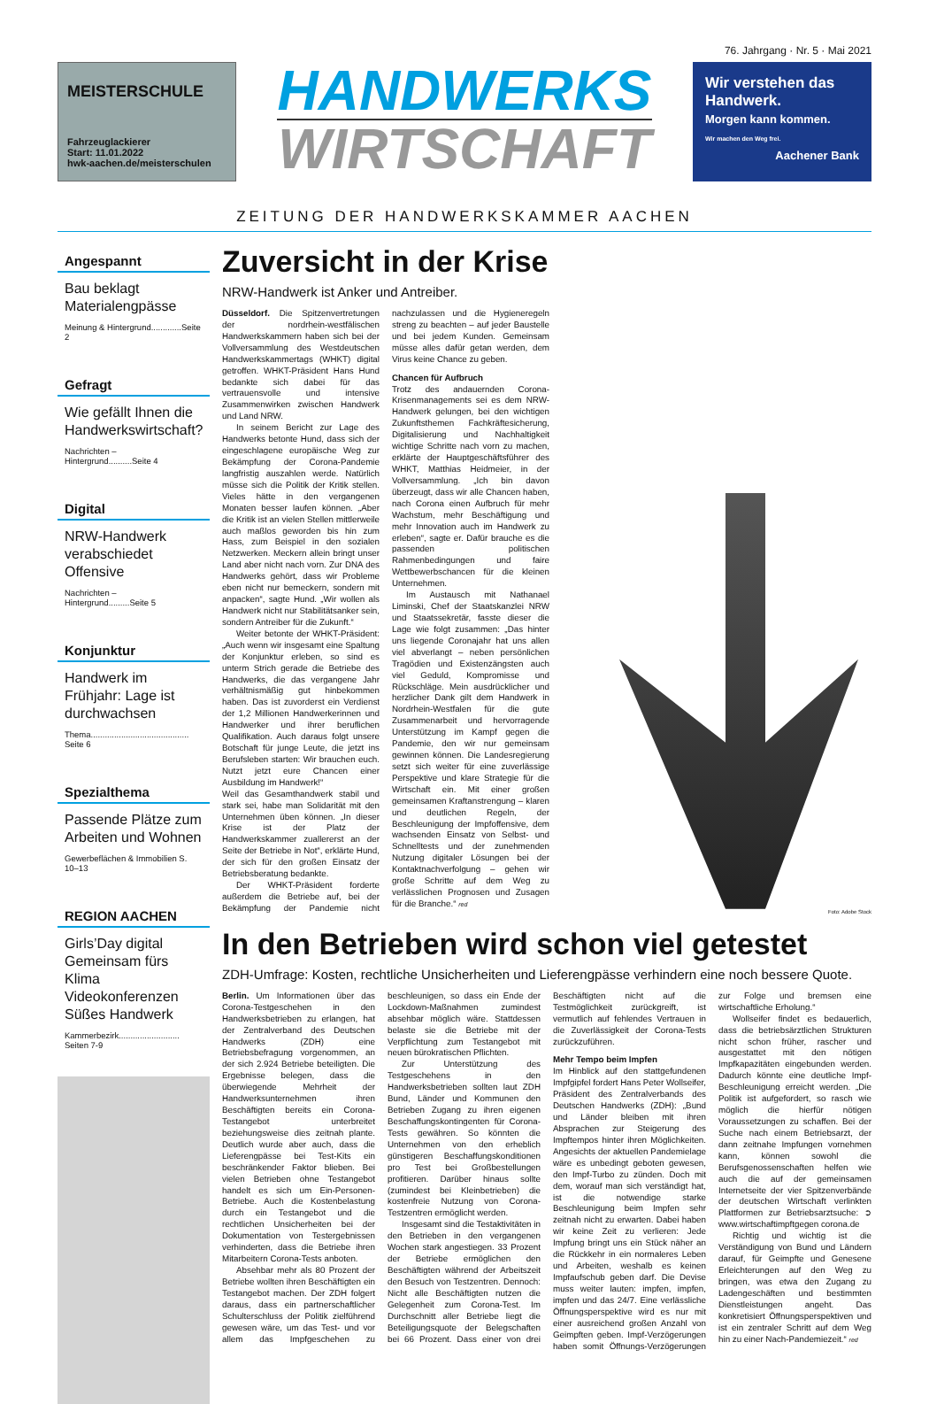76. Jahrgang · Nr. 5 · Mai 2021
MEISTERSCHULE
Fahrzeuglackierer
Start: 11.01.2022
hwk-aachen.de/meisterschulen
HANDWERKS
WIRTSCHAFT
Wir verstehen das Handwerk.
Morgen kann kommen.
Wir machen den Weg frei.
Aachener Bank
ZEITUNG DER HANDWERKSKAMMER AACHEN
Angespannt
Bau beklagt Materialengpässe
Meinung & Hintergrund.............Seite 2
Gefragt
Wie gefällt Ihnen die Handwerkswirtschaft?
Nachrichten – Hintergrund..........Seite 4
Digital
NRW-Handwerk verabschiedet Offensive
Nachrichten – Hintergrund.........Seite 5
Konjunktur
Handwerk im Frühjahr: Lage ist durchwachsen
Thema.......................................... Seite 6
Spezialthema
Passende Plätze zum Arbeiten und Wohnen
Gewerbeflächen & Immobilien S. 10–13
REGION AACHEN
Girls’Day digital
Gemeinsam fürs Klima
Videokonferenzen
Süßes Handwerk
Kammerbezirk.......................... Seiten 7-9
Zuversicht in der Krise
NRW-Handwerk ist Anker und Antreiber.
Düsseldorf. Die Spitzenvertretungen der nordrhein-westfälischen Handwerkskammern haben sich bei der Vollversammlung des Westdeutschen Handwerkskammertags (WHKT) digital getroffen. WHKT-Präsident Hans Hund bedankte sich dabei für das vertrauensvolle und intensive Zusammenwirken zwischen Handwerk und Land NRW.
In seinem Bericht zur Lage des Handwerks betonte Hund, dass sich der eingeschlagene europäische Weg zur Bekämpfung der Corona-Pandemie langfristig auszahlen werde. Natürlich müsse sich die Politik der Kritik stellen. Vieles hätte in den vergangenen Monaten besser laufen können. „Aber die Kritik ist an vielen Stellen mittlerweile auch maßlos geworden bis hin zum Hass, zum Beispiel in den sozialen Netzwerken. Meckern allein bringt unser Land aber nicht nach vorn. Zur DNA des Handwerks gehört, dass wir Probleme eben nicht nur bemeckern, sondern mit anpacken“, sagte Hund. „Wir wollen als Handwerk nicht nur Stabilitätsanker sein, sondern Antreiber für die Zukunft.“
Weiter betonte der WHKT-Präsident: „Auch wenn wir insgesamt eine Spaltung der Konjunktur erleben, so sind es unterm Strich gerade die Betriebe des Handwerks, die das vergangene Jahr verhältnismäßig gut hinbekommen haben. Das ist zuvorderst ein Verdienst der 1,2 Millionen Handwerkerinnen und Handwerker und ihrer beruflichen Qualifikation. Auch daraus folgt unsere Botschaft für junge Leute, die jetzt ins Berufsleben starten: Wir brauchen euch. Nutzt jetzt eure Chancen einer Ausbildung im Handwerk!“
Weil das Gesamthandwerk stabil und stark sei, habe man Solidarität mit den Unternehmen üben können. „In dieser Krise ist der Platz der Handwerkskammer zuallererst an der Seite der Betriebe in Not“, erklärte Hund, der sich für den großen Einsatz der Betriebsberatung bedankte.
Der WHKT-Präsident forderte außerdem die Betriebe auf, bei der Bekämpfung der Pandemie nicht nachzulassen und die Hygieneregeln streng zu beachten – auf jeder Baustelle und bei jedem Kunden. Gemeinsam müsse alles dafür getan werden, dem Virus keine Chance zu geben.
Chancen für Aufbruch
Trotz des andauernden Corona-Krisenmanagements sei es dem NRW-Handwerk gelungen, bei den wichtigen Zukunftsthemen Fachkräftesicherung, Digitalisierung und Nachhaltigkeit wichtige Schritte nach vorn zu machen, erklärte der Hauptgeschäftsführer des WHKT, Matthias Heidmeier, in der Vollversammlung. „Ich bin davon überzeugt, dass wir alle Chancen haben, nach Corona einen Aufbruch für mehr Wachstum, mehr Beschäftigung und mehr Innovation auch im Handwerk zu erleben“, sagte er. Dafür brauche es die passenden politischen Rahmenbedingungen und faire Wettbewerbschancen für die kleinen Unternehmen.
Im Austausch mit Nathanael Liminski, Chef der Staatskanzlei NRW und Staatssekretär, fasste dieser die Lage wie folgt zusammen: „Das hinter uns liegende Coronajahr hat uns allen viel abverlangt – neben persönlichen Tragödien und Existenzängsten auch viel Geduld, Kompromisse und Rückschläge. Mein ausdrücklicher und herzlicher Dank gilt dem Handwerk in Nordrhein-Westfalen für die gute Zusammenarbeit und hervorragende Unterstützung im Kampf gegen die Pandemie, den wir nur gemeinsam gewinnen können. Die Landesregierung setzt sich weiter für eine zuverlässige Perspektive und klare Strategie für die Wirtschaft ein. Mit einer großen gemeinsamen Kraftanstrengung – klaren und deutlichen Regeln, der Beschleunigung der Impfoffensive, dem wachsenden Einsatz von Selbst- und Schnelltests und der zunehmenden Nutzung digitaler Lösungen bei der Kontaktnachverfolgung – gehen wir große Schritte auf dem Weg zu verlässlichen Prognosen und Zusagen für die Branche.“ red
Foto: Adobe Stock
In den Betrieben wird schon viel getestet
ZDH-Umfrage: Kosten, rechtliche Unsicherheiten und Lieferengpässe verhindern eine noch bessere Quote.
Berlin. Um Informationen über das Corona-Testgeschehen in den Handwerksbetrieben zu erlangen, hat der Zentralverband des Deutschen Handwerks (ZDH) eine Betriebsbefragung vorgenommen, an der sich 2.924 Betriebe beteiligten. Die Ergebnisse belegen, dass die überwiegende Mehrheit der Handwerksunternehmen ihren Beschäftigten bereits ein Corona-Testangebot unterbreitet beziehungsweise dies zeitnah plante. Deutlich wurde aber auch, dass die Lieferengpässe bei Test-Kits ein beschränkender Faktor blieben. Bei vielen Betrieben ohne Testangebot handelt es sich um Ein-Personen-Betriebe. Auch die Kostenbelastung durch ein Testangebot und die rechtlichen Unsicherheiten bei der Dokumentation von Testergebnissen verhinderten, dass die Betriebe ihren Mitarbeitern Corona-Tests anboten.
Absehbar mehr als 80 Prozent der Betriebe wollten ihren Beschäftigten ein Testangebot machen. Der ZDH folgert daraus, dass ein partnerschaftlicher Schulterschluss der Politik zielführend gewesen wäre, um das Test- und vor allem das Impfgeschehen zu beschleunigen, so dass ein Ende der Lockdown-Maßnahmen zumindest absehbar möglich wäre. Stattdessen belaste sie die Betriebe mit der Verpflichtung zum Testangebot mit neuen bürokratischen Pflichten.
Zur Unterstützung des Testgeschehens in den Handwerksbetrieben sollten laut ZDH Bund, Länder und Kommunen den Betrieben Zugang zu ihren eigenen Beschaffungskontingenten für Corona-Tests gewähren. So könnten die Unternehmen von den erheblich günstigeren Beschaffungskonditionen pro Test bei Großbestellungen profitieren. Darüber hinaus sollte (zumindest bei Kleinbetrieben) die kostenfreie Nutzung von Corona-Testzentren ermöglicht werden.
Insgesamt sind die Testaktivitäten in den Betrieben in den vergangenen Wochen stark angestiegen. 33 Prozent der Betriebe ermöglichen den Beschäftigten während der Arbeitszeit den Besuch von Testzentren. Dennoch: Nicht alle Beschäftigten nutzen die Gelegenheit zum Corona-Test. Im Durchschnitt aller Betriebe liegt die Beteiligungsquote der Belegschaften bei 66 Prozent. Dass einer von drei Beschäftigten nicht auf die Testmöglichkeit zurückgreift, ist vermutlich auf fehlendes Vertrauen in die Zuverlässigkeit der Corona-Tests zurückzuführen.
Mehr Tempo beim Impfen
Im Hinblick auf den stattgefundenen Impfgipfel fordert Hans Peter Wollseifer, Präsident des Zentralverbands des Deutschen Handwerks (ZDH): „Bund und Länder bleiben mit ihren Absprachen zur Steigerung des Impftempos hinter ihren Möglichkeiten. Angesichts der aktuellen Pandemielage wäre es unbedingt geboten gewesen, den Impf-Turbo zu zünden. Doch mit dem, worauf man sich verständigt hat, ist die notwendige starke Beschleunigung beim Impfen sehr zeitnah nicht zu erwarten. Dabei haben wir keine Zeit zu verlieren: Jede Impfung bringt uns ein Stück näher an die Rückkehr in ein normaleres Leben und Arbeiten, weshalb es keinen Impfaufschub geben darf. Die Devise muss weiter lauten: impfen, impfen, impfen und das 24/7. Eine verlässliche Öffnungsperspektive wird es nur mit einer ausreichend großen Anzahl von Geimpften geben. Impf-Verzögerungen haben somit Öffnungs-Verzögerungen zur Folge und bremsen eine wirtschaftliche Erholung.“
Wollseifer findet es bedauerlich, dass die betriebsärztlichen Strukturen nicht schon früher, rascher und ausgestattet mit den nötigen Impfkapazitäten eingebunden werden. Dadurch könnte eine deutliche Impf-Beschleunigung erreicht werden. „Die Politik ist aufgefordert, so rasch wie möglich die hierfür nötigen Voraussetzungen zu schaffen. Bei der Suche nach einem Betriebsarzt, der dann zeitnahe Impfungen vornehmen kann, können sowohl die Berufsgenossenschaften helfen wie auch die auf der gemeinsamen Internetseite der vier Spitzenverbände der deutschen Wirtschaft verlinkten Plattformen zur Betriebsarztsuche: ➲ www.wirtschaftimpftgegen corona.de
Richtig und wichtig ist die Verständigung von Bund und Ländern darauf, für Geimpfte und Genesene Erleichterungen auf den Weg zu bringen, was etwa den Zugang zu Ladengeschäften und bestimmten Dienstleistungen angeht. Das konkretisiert Öffnungsperspektiven und ist ein zentraler Schritt auf dem Weg hin zu einer Nach-Pandemiezeit.“ red